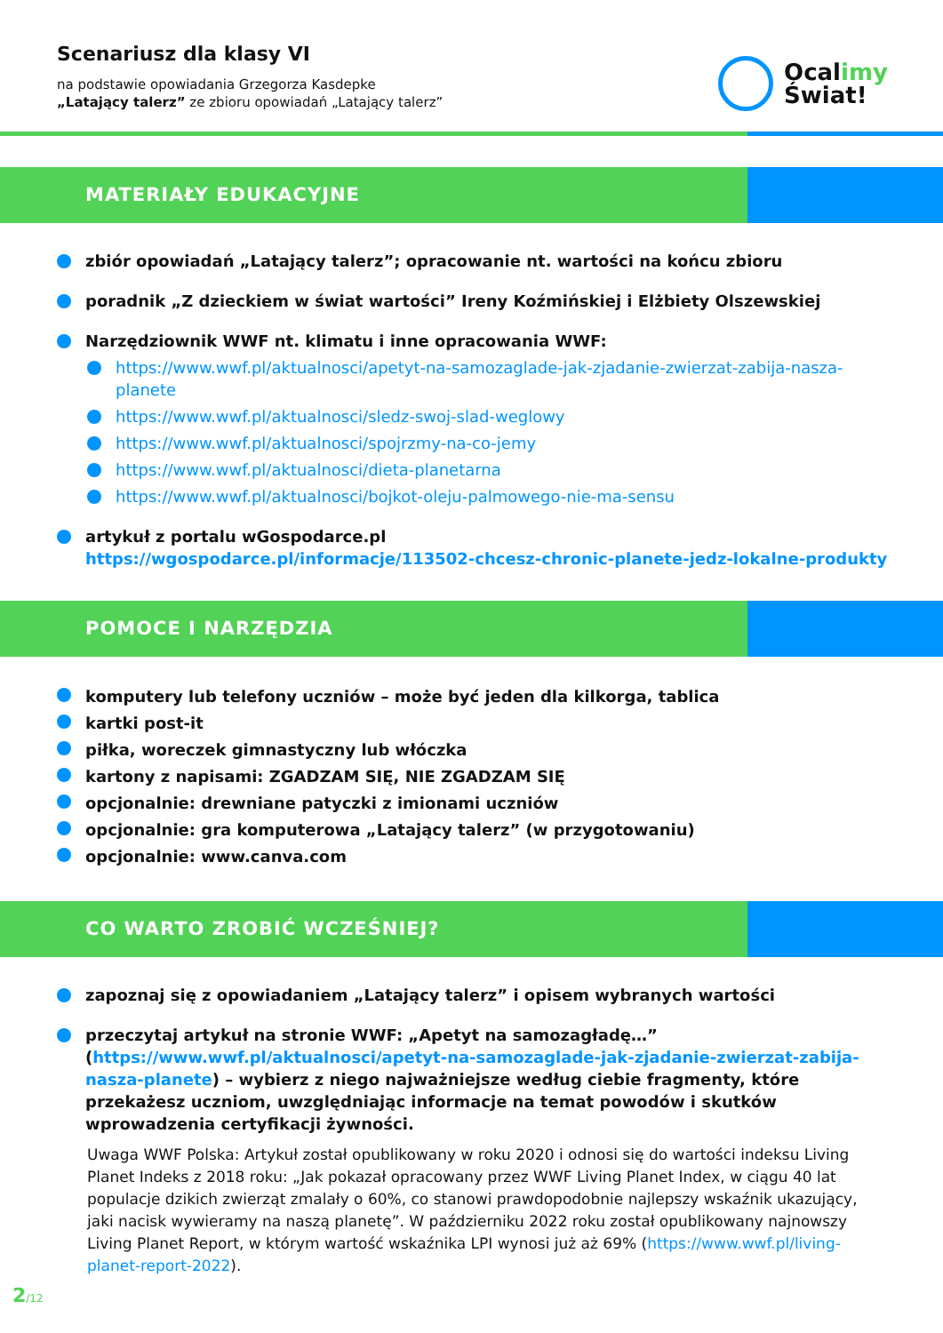Scenariusz dla klasy VI
na podstawie opowiadania Grzegorza Kasdepke
„Latający talerz” ze zbioru opowiadań „Latający talerz”
Ocalimy
Świat!
MATERIAŁY EDUKACYJNE
zbiór opowiadań „Latający talerz”; opracowanie nt. wartości na końcu zbioru
poradnik „Z dzieckiem w świat wartości” Ireny Koźmińskiej i Elżbiety Olszewskiej
Narzędziownik WWF nt. klimatu i inne opracowania WWF:
https://www.wwf.pl/aktualnosci/apetyt-na-samozaglade-jak-zjadanie-zwierzat-zabija-nasza-planete
https://www.wwf.pl/aktualnosci/sledz-swoj-slad-weglowy
https://www.wwf.pl/aktualnosci/spojrzmy-na-co-jemy
https://www.wwf.pl/aktualnosci/dieta-planetarna
https://www.wwf.pl/aktualnosci/bojkot-oleju-palmowego-nie-ma-sensu
artykuł z portalu wGospodarce.pl
https://wgospodarce.pl/informacje/113502-chcesz-chronic-planete-jedz-lokalne-produkty
POMOCE I NARZĘDZIA
komputery lub telefony uczniów – może być jeden dla kilkorga, tablica
kartki post-it
piłka, woreczek gimnastyczny lub włóczka
kartony z napisami: ZGADZAM SIĘ, NIE ZGADZAM SIĘ
opcjonalnie: drewniane patyczki z imionami uczniów
opcjonalnie: gra komputerowa „Latający talerz” (w przygotowaniu)
opcjonalnie: www.canva.com
CO WARTO ZROBIĆ WCZEŚNIEJ?
zapoznaj się z opowiadaniem „Latający talerz” i opisem wybranych wartości
przeczytaj artykuł na stronie WWF: „Apetyt na samozagładę…” (https://www.wwf.pl/aktualnosci/apetyt-na-samozaglade-jak-zjadanie-zwierzat-zabija-nasza-planete) – wybierz z niego najważniejsze według ciebie fragmenty, które przekażesz uczniom, uwzględniając informacje na temat powodów i skutków wprowadzenia certyfikacji żywności.
Uwaga WWF Polska: Artykuł został opublikowany w roku 2020 i odnosi się do wartości indeksu Living Planet Indeks z 2018 roku: „Jak pokazał opracowany przez WWF Living Planet Index, w ciągu 40 lat populacje dzikich zwierząt zmalały o 60%, co stanowi prawdopodobnie najlepszy wskaźnik ukazujący, jaki nacisk wywieramy na naszą planetę”. W październiku 2022 roku został opublikowany najnowszy Living Planet Report, w którym wartość wskaźnika LPI wynosi już aż 69% (https://www.wwf.pl/living-planet-report-2022).
2/12